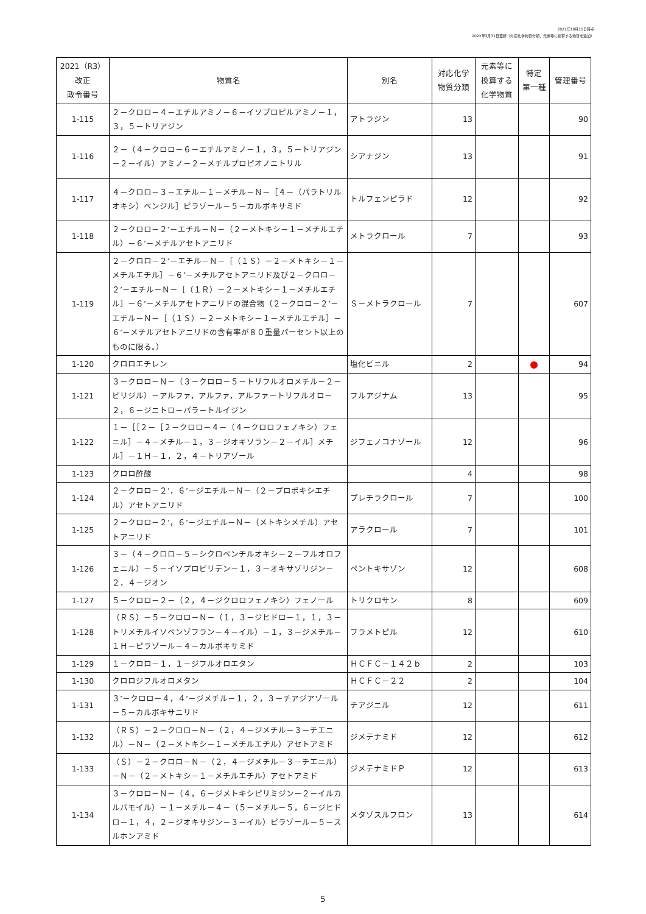2021年10月15日時点
2022年3月31日更新（対応化学物質分類、元素等に換算する物質を追加）
| 2021（R3） 改正 政令番号 | 物質名 | 別名 | 対応化学 物質分類 | 元素等に 換算する 化学物質 | 特定 第一種 | 管理番号 |
| --- | --- | --- | --- | --- | --- | --- |
| 1-115 | ２－クロロ－４－エチルアミノ－６－イソプロピルアミノ－１，３，５－トリアジン | アトラジン | 13 | | | 90 |
| 1-116 | ２－（４－クロロ－６－エチルアミノ－１，３，５－トリアジン－２－イル）アミノ－２－メチルプロピオノニトリル | シアナジン | 13 | | | 91 |
| 1-117 | ４－クロロ－３－エチル－１－メチル－Ｎ－［４－（パラトリルオキシ）ベンジル］ピラゾール－５－カルボキサミド | トルフェンピラド | 12 | | | 92 |
| 1-118 | ２－クロロ－２’－エチル－Ｎ－（２－メトキシ－１－メチルエチル）－６’－メチルアセトアニリド | メトラクロール | 7 | | | 93 |
| 1-119 | ２－クロロ－２’－エチル－Ｎ－［（１Ｓ）－２－メトキシ－１－メチルエチル］－６’－メチルアセトアニリド及び２－クロロ－２’－エチル－Ｎ－［（１Ｒ）－２－メトキシ－１－メチルエチル］－６’－メチルアセトアニリドの混合物（２－クロロ－２’－エチル－Ｎ－［（１Ｓ）－２－メトキシ－１－メチルエチル］－６’－メチルアセトアニリドの含有率が８０重量パーセント以上のものに限る。） | Ｓ－メトラクロール | 7 | | | 607 |
| 1-120 | クロロエチレン | 塩化ビニル | 2 | | | 94 |
| 1-121 | ３－クロロ－Ｎ－（３－クロロ－５－トリフルオロメチル－２－ピリジル）－アルファ，アルファ，アルファ－トリフルオロ－２，６－ジニトロ－パラ－トルイジン | フルアジナム | 13 | | | 95 |
| 1-122 | １－［［２－［２－クロロ－４－（４－クロロフェノキシ）フェニル］－４－メチル－１，３－ジオキソラン－２－イル］メチル］－１Ｈ－１，２，４－トリアゾール | ジフェノコナゾール | 12 | | | 96 |
| 1-123 | クロロ酢酸 | | 4 | | | 98 |
| 1-124 | ２－クロロ－２’，６’－ジエチル－Ｎ－（２－プロポキシエチル）アセトアニリド | プレチラクロール | 7 | | | 100 |
| 1-125 | ２－クロロ－２’，６’－ジエチル－Ｎ－（メトキシメチル）アセトアニリド | アラクロール | 7 | | | 101 |
| 1-126 | ３－（４－クロロ－５－シクロペンチルオキシ－２－フルオロフェニル）－５－イソプロピリデン－１，３－オキサゾリジン－２，４－ジオン | ペントキサゾン | 12 | | | 608 |
| 1-127 | ５－クロロ－２－（２，４－ジクロロフェノキシ）フェノール | トリクロサン | 8 | | | 609 |
| 1-128 | （ＲＳ）－５－クロロ－Ｎ－（１，３－ジヒドロ－１，１，３－トリメチルイソベンゾフラン－４－イル）－１，３－ジメチル－１Ｈ－ピラゾール－４－カルボキサミド | フラメトピル | 12 | | | 610 |
| 1-129 | １－クロロ－１，１－ジフルオロエタン | ＨＣＦＣ－１４２ｂ | 2 | | | 103 |
| 1-130 | クロロジフルオロメタン | ＨＣＦＣ－２２ | 2 | | | 104 |
| 1-131 | ３’－クロロ－４，４’－ジメチル－１，２，３－チアジアゾール－５－カルボキサニリド | チアジニル | 12 | | | 611 |
| 1-132 | （ＲＳ）－２－クロロ－Ｎ－（２，４－ジメチル－３－チエニル）－Ｎ－（２－メトキシ－１－メチルエチル）アセトアミド | ジメテナミド | 12 | | | 612 |
| 1-133 | （Ｓ）－２－クロロ－Ｎ－（２，４－ジメチル－３－チエニル）－Ｎ－（２－メトキシ－１－メチルエチル）アセトアミド | ジメテナミドＰ | 12 | | | 613 |
| 1-134 | ３－クロロ－Ｎ－（４，６－ジメトキシピリミジン－２－イルカルバモイル）－１－メチル－４－（５－メチル－５，６－ジヒドロ－１，４，２－ジオキサジン－３－イル）ピラゾール－５－スルホンアミド | メタゾスルフロン | 13 | | | 614 |
5